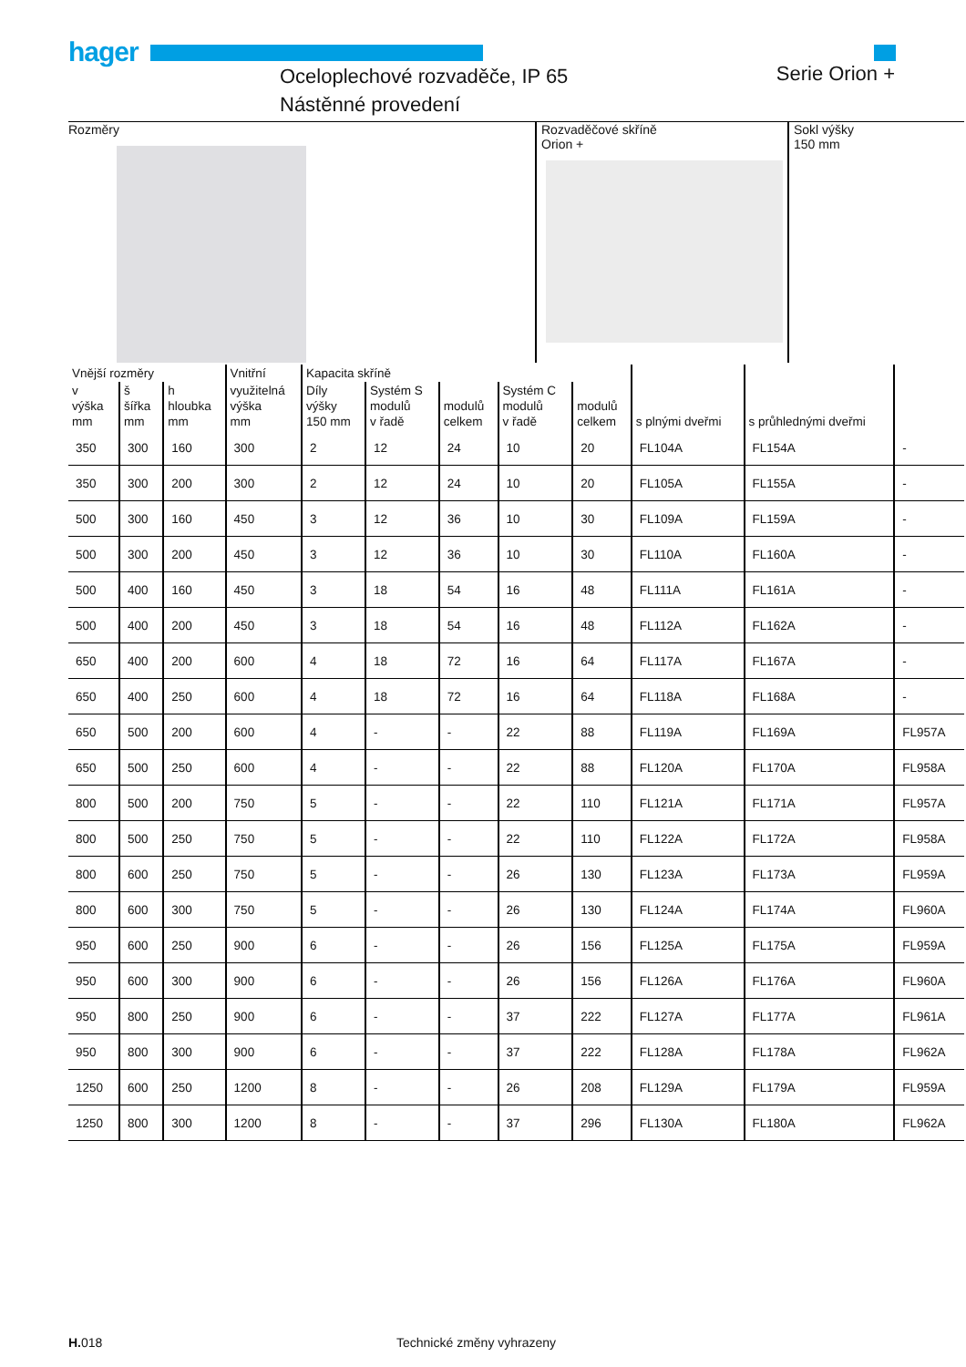hager
Oceloplechové rozvaděče, IP 65
Nástěnné provedení
Serie Orion +
Rozměry Rozvaděčové skříně
Orion +
Sokl výšky
150 mm
| Vnější rozměry | | | Vnitřní | Kapacita skříně | | | | | | | |
| --- | --- | --- | --- | --- | --- | --- | --- | --- | --- | --- | --- |
| v výška mm | š šířka mm | h hloubka mm | využitelná výška mm | Díly výšky 150 mm | Systém S modulů v řadě | modulů celkem | Systém C modulů v řadě | modulů celkem | s plnými dveřmi | s průhlednými dveřmi | |
| 350 | 300 | 160 | 300 | 2 | 12 | 24 | 10 | 20 | FL104A | FL154A | - |
| 350 | 300 | 200 | 300 | 2 | 12 | 24 | 10 | 20 | FL105A | FL155A | - |
| 500 | 300 | 160 | 450 | 3 | 12 | 36 | 10 | 30 | FL109A | FL159A | - |
| 500 | 300 | 200 | 450 | 3 | 12 | 36 | 10 | 30 | FL110A | FL160A | - |
| 500 | 400 | 160 | 450 | 3 | 18 | 54 | 16 | 48 | FL111A | FL161A | - |
| 500 | 400 | 200 | 450 | 3 | 18 | 54 | 16 | 48 | FL112A | FL162A | - |
| 650 | 400 | 200 | 600 | 4 | 18 | 72 | 16 | 64 | FL117A | FL167A | - |
| 650 | 400 | 250 | 600 | 4 | 18 | 72 | 16 | 64 | FL118A | FL168A | - |
| 650 | 500 | 200 | 600 | 4 | - | - | 22 | 88 | FL119A | FL169A | FL957A |
| 650 | 500 | 250 | 600 | 4 | - | - | 22 | 88 | FL120A | FL170A | FL958A |
| 800 | 500 | 200 | 750 | 5 | - | - | 22 | 110 | FL121A | FL171A | FL957A |
| 800 | 500 | 250 | 750 | 5 | - | - | 22 | 110 | FL122A | FL172A | FL958A |
| 800 | 600 | 250 | 750 | 5 | - | - | 26 | 130 | FL123A | FL173A | FL959A |
| 800 | 600 | 300 | 750 | 5 | - | - | 26 | 130 | FL124A | FL174A | FL960A |
| 950 | 600 | 250 | 900 | 6 | - | - | 26 | 156 | FL125A | FL175A | FL959A |
| 950 | 600 | 300 | 900 | 6 | - | - | 26 | 156 | FL126A | FL176A | FL960A |
| 950 | 800 | 250 | 900 | 6 | - | - | 37 | 222 | FL127A | FL177A | FL961A |
| 950 | 800 | 300 | 900 | 6 | - | - | 37 | 222 | FL128A | FL178A | FL962A |
| 1250 | 600 | 250 | 1200 | 8 | - | - | 26 | 208 | FL129A | FL179A | FL959A |
| 1250 | 800 | 300 | 1200 | 8 | - | - | 37 | 296 | FL130A | FL180A | FL962A |
H. 018 Technické změny vyhrazeny